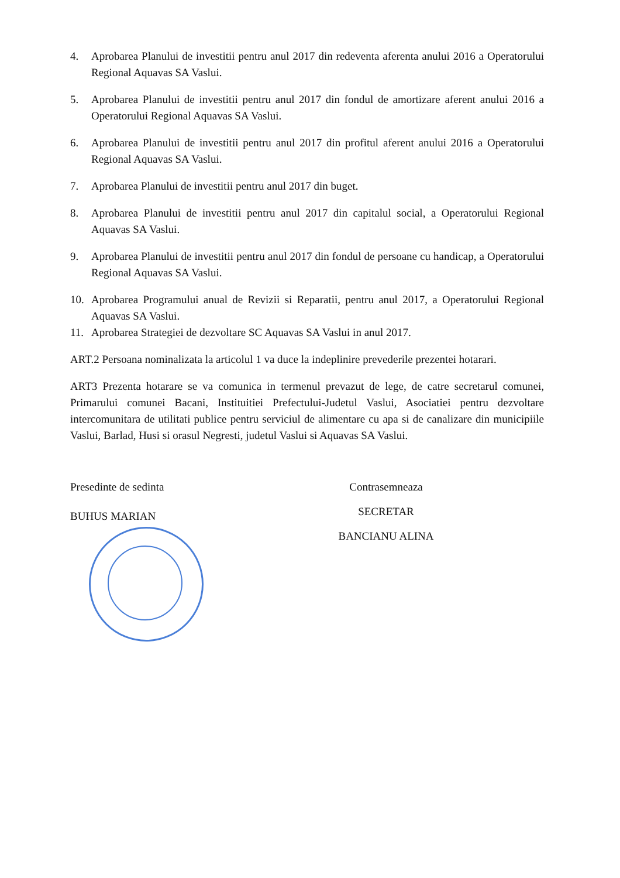4. Aprobarea Planului de investitii pentru anul 2017 din redeventa aferenta anului 2016 a Operatorului Regional Aquavas SA Vaslui.
5. Aprobarea Planului de investitii pentru anul 2017 din fondul de amortizare aferent anului 2016 a Operatorului Regional Aquavas SA Vaslui.
6. Aprobarea Planului de investitii pentru anul 2017 din profitul aferent anului 2016 a Operatorului Regional Aquavas SA Vaslui.
7. Aprobarea Planului de investitii pentru anul 2017 din buget.
8. Aprobarea Planului de investitii pentru anul 2017 din capitalul social, a Operatorului Regional Aquavas SA Vaslui.
9. Aprobarea Planului de investitii pentru anul 2017 din fondul de persoane cu handicap, a Operatorului Regional Aquavas SA Vaslui.
10. Aprobarea Programului anual de Revizii si Reparatii, pentru anul 2017, a Operatorului Regional Aquavas SA Vaslui.
11. Aprobarea Strategiei de dezvoltare SC Aquavas SA Vaslui in anul 2017.
ART.2 Persoana nominalizata la articolul 1 va duce la indeplinire prevederile prezentei hotarari.
ART3 Prezenta hotarare se va comunica in termenul prevazut de lege, de catre secretarul comunei, Primarului comunei Bacani, Instituitiei Prefectului-Judetul Vaslui, Asociatiei pentru dezvoltare intercomunitara de utilitati publice pentru serviciul de alimentare cu apa si de canalizare din municipiile Vaslui, Barlad, Husi si orasul Negresti, judetul Vaslui si Aquavas SA Vaslui.
Presedinte de sedinta
BUHUS MARIAN
Contrasemneaza
SECRETAR
BANCIANU ALINA